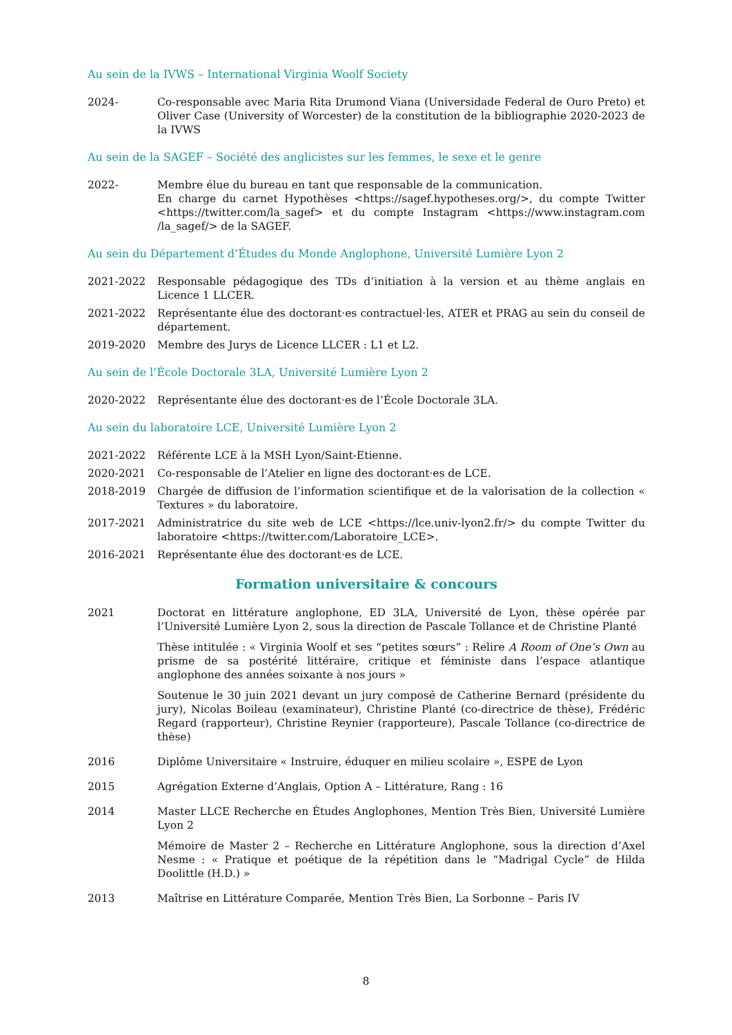Au sein de la IVWS – International Virginia Woolf Society
2024- Co-responsable avec Maria Rita Drumond Viana (Universidade Federal de Ouro Preto) et Oliver Case (University of Worcester) de la constitution de la bibliographie 2020-2023 de la IVWS
Au sein de la SAGEF – Société des anglicistes sur les femmes, le sexe et le genre
2022- Membre élue du bureau en tant que responsable de la communication.
En charge du carnet Hypothèses <https://sagef.hypotheses.org/>, du compte Twitter <https://twitter.com/la_sagef> et du compte Instagram <https://www.instagram.com /la_sagef/> de la SAGEF.
Au sein du Département d’Études du Monde Anglophone, Université Lumière Lyon 2
2021-2022 Responsable pédagogique des TDs d’initiation à la version et au thème anglais en Licence 1 LLCER.
2021-2022 Représentante élue des doctorant·es contractuel·les, ATER et PRAG au sein du conseil de département.
2019-2020 Membre des Jurys de Licence LLCER : L1 et L2.
Au sein de l’École Doctorale 3LA, Université Lumière Lyon 2
2020-2022 Représentante élue des doctorant·es de l’École Doctorale 3LA.
Au sein du laboratoire LCE, Université Lumière Lyon 2
2021-2022 Référente LCE à la MSH Lyon/Saint-Etienne.
2020-2021 Co-responsable de l’Atelier en ligne des doctorant·es de LCE.
2018-2019 Chargée de diffusion de l’information scientifique et de la valorisation de la collection « Textures » du laboratoire.
2017-2021 Administratrice du site web de LCE <https://lce.univ-lyon2.fr/> du compte Twitter du laboratoire <https://twitter.com/Laboratoire_LCE>.
2016-2021 Représentante élue des doctorant·es de LCE.
Formation universitaire & concours
2021 Doctorat en littérature anglophone, ED 3LA, Université de Lyon, thèse opérée par l’Université Lumière Lyon 2, sous la direction de Pascale Tollance et de Christine Planté
Thèse intitulée : « Virginia Woolf et ses “petites sœurs” : Relire A Room of One’s Own au prisme de sa postérité littéraire, critique et féministe dans l’espace atlantique anglophone des années soixante à nos jours »
Soutenue le 30 juin 2021 devant un jury composé de Catherine Bernard (présidente du jury), Nicolas Boileau (examinateur), Christine Planté (co-directrice de thèse), Frédéric Regard (rapporteur), Christine Reynier (rapporteure), Pascale Tollance (co-directrice de thèse)
2016 Diplôme Universitaire « Instruire, éduquer en milieu scolaire », ESPE de Lyon
2015 Agrégation Externe d’Anglais, Option A – Littérature, Rang : 16
2014 Master LLCE Recherche en Études Anglophones, Mention Très Bien, Université Lumière Lyon 2
Mémoire de Master 2 – Recherche en Littérature Anglophone, sous la direction d’Axel Nesme : « Pratique et poétique de la répétition dans le “Madrigal Cycle” de Hilda Doolittle (H.D.) »
2013 Maîtrise en Littérature Comparée, Mention Très Bien, La Sorbonne – Paris IV
8